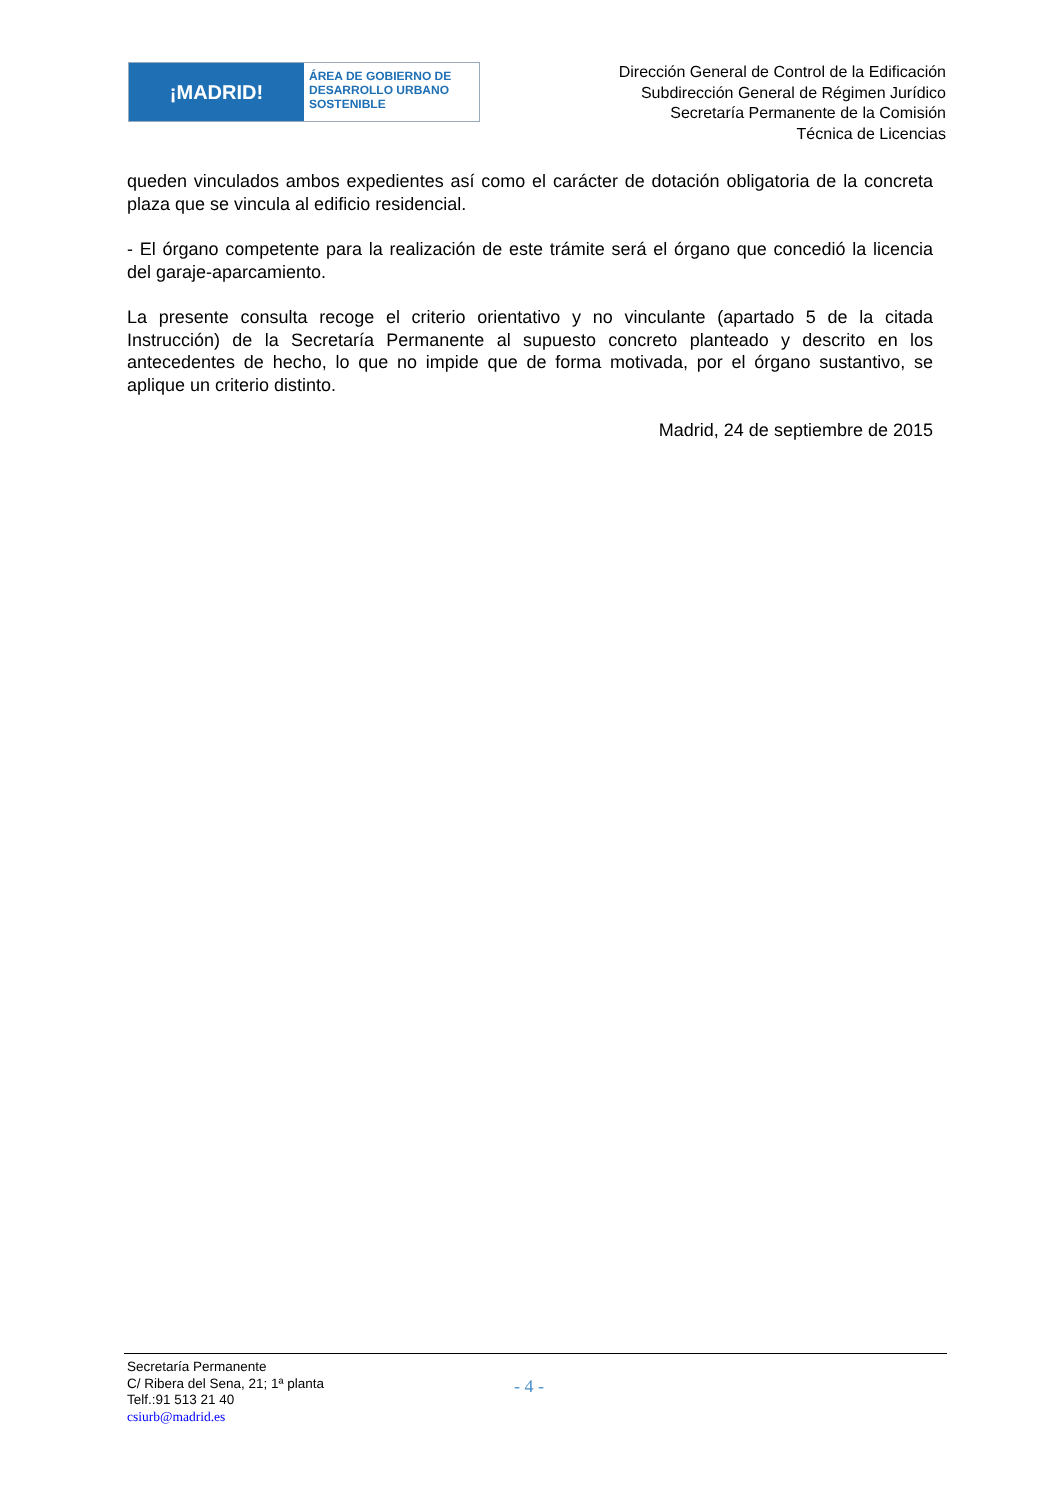¡MADRID!
ÁREA DE GOBIERNO DE
DESARROLLO URBANO
SOSTENIBLE
Dirección General de Control de la Edificación
Subdirección General de Régimen Jurídico
Secretaría Permanente de la Comisión
Técnica de Licencias
queden vinculados ambos expedientes así como el carácter de dotación obligatoria de la concreta plaza que se vincula al edificio residencial.
- El órgano competente para la realización de este trámite será el órgano que concedió la licencia del garaje-aparcamiento.
La presente consulta recoge el criterio orientativo y no vinculante (apartado 5 de la citada Instrucción) de la Secretaría Permanente al supuesto concreto planteado y descrito en los antecedentes de hecho, lo que no impide que de forma motivada, por el órgano sustantivo, se aplique un criterio distinto.
Madrid, 24 de septiembre de 2015
Secretaría Permanente
C/ Ribera del Sena, 21; 1ª planta
Telf.:91 513 21 40
csiurb@madrid.es
- 4 -